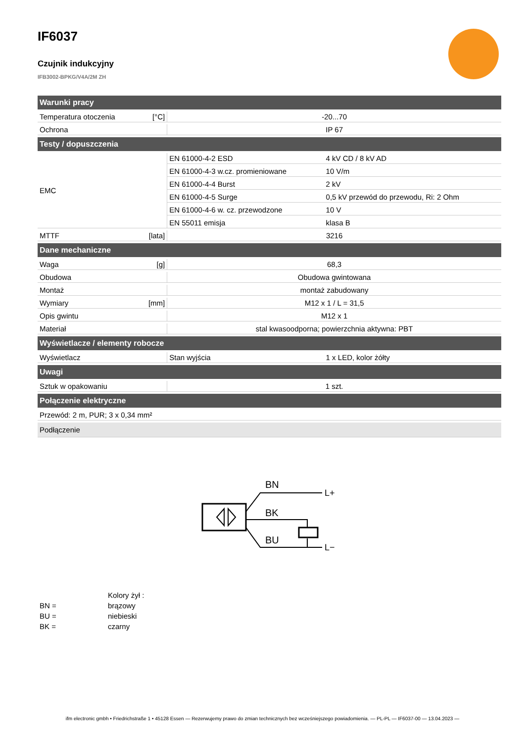IF6037
Czujnik indukcyjny
IFB3002-BPKG/V4A/2M ZH
| Warunki pracy | | | |
| --- | --- | --- | --- |
| Temperatura otoczenia | [°C] | -20...70 | |
| Ochrona | | IP 67 | |
| Testy / dopuszczenia | | | |
| EMC | | EN 61000-4-2 ESD | 4 kV CD / 8 kV AD |
| | | EN 61000-4-3 w.cz. promieniowane | 10 V/m |
| | | EN 61000-4-4 Burst | 2 kV |
| | | EN 61000-4-5 Surge | 0,5 kV przewód do przewodu, Ri: 2 Ohm |
| | | EN 61000-4-6 w. cz. przewodzone | 10 V |
| | | EN 55011 emisja | klasa B |
| MTTF | [lata] | 3216 | |
| Dane mechaniczne | | | |
| Waga | [g] | 68,3 | |
| Obudowa | | Obudowa gwintowana | |
| Montaż | | montaż zabudowany | |
| Wymiary | [mm] | M12 x 1 / L = 31,5 | |
| Opis gwintu | | M12 x 1 | |
| Materiał | | stal kwasoodporna; powierzchnia aktywna: PBT | |
| Wyświetlacze / elementy robocze | | | |
| Wyświetlacz | | Stan wyjścia | 1 x LED, kolor żółty |
| Uwagi | | | |
| Sztuk w opakowaniu | | 1 szt. | |
| Połączenie elektryczne | | | |
| Przewód: 2 m, PUR; 3 x 0,34 mm² | | | |
| Podłączenie | | | |
BN
BK
BU
L+
L−
| | Kolory żył : |
| BN = | brązowy |
| BU = | niebieski |
| BK = | czarny |
ifm electronic gmbh • Friedrichstraße 1 • 45128 Essen — Rezerwujemy prawo do zmian technicznych bez wcześniejszego powiadomienia. — PL-PL — IF6037-00 — 13.04.2023 —